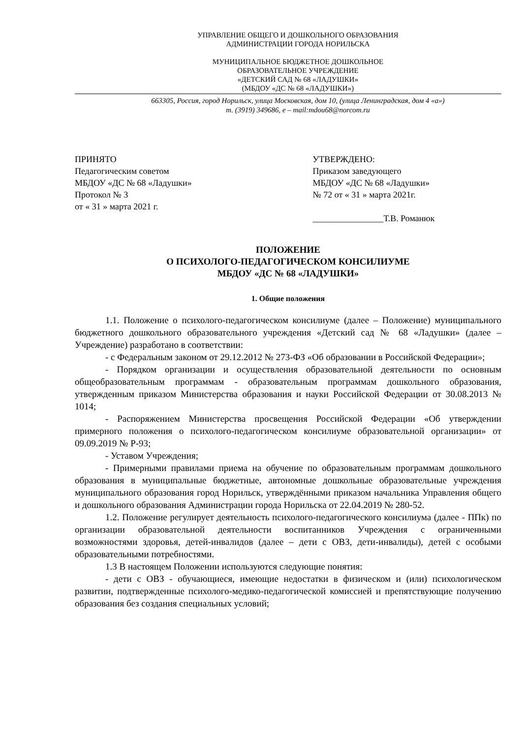УПРАВЛЕНИЕ ОБЩЕГО И ДОШКОЛЬНОГО ОБРАЗОВАНИЯ
АДМИНИСТРАЦИИ ГОРОДА НОРИЛЬСКА
МУНИЦИПАЛЬНОЕ БЮДЖЕТНОЕ ДОШКОЛЬНОЕ
ОБРАЗОВАТЕЛЬНОЕ УЧРЕЖДЕНИЕ
«ДЕТСКИЙ САД № 68 «ЛАДУШКИ»
(МБДОУ «ДС № 68 «ЛАДУШКИ»)
663305, Россия, город Норильск, улица Московская, дом 10, (улица Ленинградская, дом 4 «а»)
т. (3919) 349686, e – mail:mdou68@norcom.ru
ПРИНЯТО
Педагогическим советом
МБДОУ «ДС № 68 «Ладушки»
Протокол № 3
от « 31 » марта 2021 г.
УТВЕРЖДЕНО:
Приказом заведующего
МБДОУ «ДС № 68 «Ладушки»
№ 72 от « 31 » марта 2021г.
________________Т.В. Романюк
ПОЛОЖЕНИЕ
О ПСИХОЛОГО-ПЕДАГОГИЧЕСКОМ КОНСИЛИУМЕ
МБДОУ «ДС № 68 «ЛАДУШКИ»
1. Общие положения
1.1. Положение о психолого-педагогическом консилиуме (далее – Положение) муниципального бюджетного дошкольного образовательного учреждения «Детский сад № 68 «Ладушки» (далее – Учреждение) разработано в соответствии:
- с Федеральным законом от 29.12.2012 № 273-ФЗ «Об образовании в Российской Федерации»;
- Порядком организации и осуществления образовательной деятельности по основным общеобразовательным программам - образовательным программам дошкольного образования, утвержденным приказом Министерства образования и науки Российской Федерации от 30.08.2013 № 1014;
- Распоряжением Министерства просвещения Российской Федерации «Об утверждении примерного положения о психолого-педагогическом консилиуме образовательной организации» от 09.09.2019 № Р-93;
- Уставом Учреждения;
- Примерными правилами приема на обучение по образовательным программам дошкольного образования в муниципальные бюджетные, автономные дошкольные образовательные учреждения муниципального образования город Норильск, утверждёнными приказом начальника Управления общего и дошкольного образования Администрации города Норильска от 22.04.2019 № 280-52.
1.2. Положение регулирует деятельность психолого-педагогического консилиума (далее - ППк) по организации образовательной деятельности воспитанников Учреждения с ограниченными возможностями здоровья, детей-инвалидов (далее – дети с ОВЗ, дети-инвалиды), детей с особыми образовательными потребностями.
1.3 В настоящем Положении используются следующие понятия:
- дети с ОВЗ - обучающиеся, имеющие недостатки в физическом и (или) психологическом развитии, подтвержденные психолого-медико-педагогической комиссией и препятствующие получению образования без создания специальных условий;